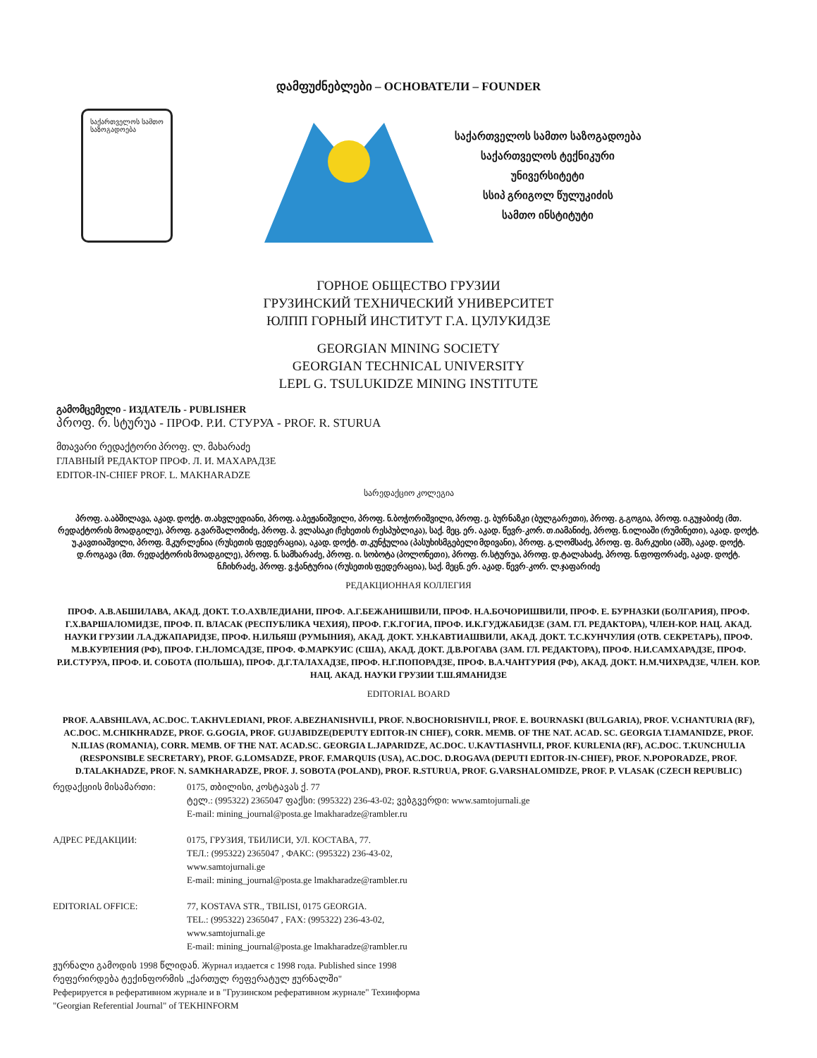დამფუძნებლები – ОСНОВАТЕЛИ – FOUNDER
საქართველოს სამთო საზოგადოება
საქართველოს სამთო საზოგადოება
საქართველოს ტექნიკური
უნივერსიტეტი
სსიპ გრიგოლ წულუკიძის
სამთო ინსტიტუტი
ГОРНОЕ ОБЩЕСТВО ГРУЗИИ
ГРУЗИНСКИЙ ТЕХНИЧЕСКИЙ УНИВЕРСИТЕТ
ЮЛПП ГОРНЫЙ ИНСТИТУТ Г.А. ЦУЛУКИДЗЕ
GEORGIAN MINING SOCIETY
GEORGIAN TECHNICAL UNIVERSITY
LEPL G. TSULUKIDZE MINING INSTITUTE
გამომცემელი - ИЗДАТЕЛЬ - PUBLISHER
პროფ. რ. სტურუა - ПРОФ. Р.И. СТУРУА - PROF. R. STURUA
მთავარი რედაქტორი პროფ. ლ. მახარაძე
ГЛАВНЫЙ РЕДАКТОР ПРОФ. Л. И. МАХАРАДЗЕ
EDITOR-IN-CHIEF PROF. L. MAKHARADZE
სარედაქციო კოლეგია
პროფ. ა.აბშილავა, აკად. დოქტ. თ.ახვლედიანი, პროფ. ა.ბეჟანიშვილი, პროფ. ნ.ბოჭორიშვილი, პროფ. ე. ბურნაზკი (ბულგარეთი), პროფ. გ.გოგია, პროფ. ი.გუჯაბიძე (მთ. რედაქტორის მოადგილე), პროფ. გ.ვარშალომიძე, პროფ. პ. ვლასაკი (ჩეხეთის რესპუბლიკა), საქ. მეც. ერ. აკად. წევრ-კორ. თ.იამანიძე, პროფ. ნ.ილიაში (რუმინეთი), აკად. დოქტ. უ.კავთიაშვილი, პროფ. მ.კურლენია (რუსეთის ფედერაცია), აკად. დოქტ. თ.კუნჭულია (პასუხისმგებელი მდივანი), პროფ. გ.ლომსაძე, პროფ. ფ. მარკუისი (აშშ), აკად. დოქტ. დ.როგავა (მთ. რედაქტორის მოადგილე), პროფ. ნ. სამხარაძე, პროფ. ი. სობოტა (პოლონეთი), პროფ. რ.სტურუა, პროფ. დ.ტალახაძე, პროფ. ნ.ფოფორაძე, აკად. დოქტ. ნ.ჩიხრაძე, პროფ. ვ.ჭანტურია (რუსეთის ფედერაცია), საქ. მეცნ. ერ. აკად. წევრ-კორ. ლ.ჯაფარიძე
РЕДАКЦИОННАЯ КОЛЛЕГИЯ
ПРОФ. А.В.АБШИЛАВА, АКАД. ДОКТ. Т.О.АХВЛЕДИАНИ, ПРОФ. А.Г.БЕЖАНИШВИЛИ, ПРОФ. Н.А.БОЧОРИШВИЛИ, ПРОФ. Е. БУРНАЗКИ (БОЛГАРИЯ), ПРОФ. Г.Х.ВАРШАЛОМИДЗЕ, ПРОФ. П. ВЛАСАК (РЕСПУБЛИКА ЧЕХИЯ), ПРОФ. Г.К.ГОГИА, ПРОФ. И.К.ГУДЖАБИДЗЕ (ЗАМ. ГЛ. РЕДАКТОРА), ЧЛЕН-КОР. НАЦ. АКАД. НАУКИ ГРУЗИИ Л.А.ДЖАПАРИДЗЕ, ПРОФ. Н.ИЛЬЯШ (РУМЫНИЯ), АКАД. ДОКТ. У.Н.КАВТИАШВИЛИ, АКАД. ДОКТ. Т.С.КУНЧУЛИЯ (ОТВ. СЕКРЕТАРЬ), ПРОФ. М.В.КУРЛЕНИЯ (РФ), ПРОФ. Г.Н.ЛОМСАДЗЕ, ПРОФ. Ф.МАРКУИС (США), АКАД. ДОКТ. Д.В.РОГАВА (ЗАМ. ГЛ. РЕДАКТОРА), ПРОФ. Н.И.САМХАРАДЗЕ, ПРОФ. Р.И.СТУРУА, ПРОФ. И. СОБОТА (ПОЛЬША), ПРОФ. Д.Г.ТАЛАХАДЗЕ, ПРОФ. Н.Г.ПОПОРАДЗЕ, ПРОФ. В.А.ЧАНТУРИЯ (РФ), АКАД. ДОКТ. Н.М.ЧИХРАДЗЕ, ЧЛЕН. КОР. НАЦ. АКАД. НАУКИ ГРУЗИИ Т.Ш.ЯМАНИДЗЕ
EDITORIAL BOARD
PROF. A.ABSHILAVA, AC.DOC. T.AKHVLEDIANI, PROF. A.BEZHANISHVILI, PROF. N.BOCHORISHVILI, PROF. E. BOURNASKI (BULGARIA), PROF. V.CHANTURIA (RF), AC.DOC. M.CHIKHRADZE, PROF. G.GOGIA, PROF. GUJABIDZE(DEPUTY EDITOR-IN CHIEF), CORR. MEMB. OF THE NAT. ACAD. SC. GEORGIA T.IAMANIDZE, PROF. N.ILIAS (ROMANIA), CORR. MEMB. OF THE NAT. ACAD.SC. GEORGIA L.JAPARIDZE, AC.DOC. U.KAVTIASHVILI, PROF. KURLENIA (RF), AC.DOC. T.KUNCHULIA (RESPONSIBLE SECRETARY), PROF. G.LOMSADZE, PROF. F.MARQUIS (USA), AC.DOC. D.ROGAVA (DEPUTI EDITOR-IN-CHIEF), PROF. N.POPORADZE, PROF. D.TALAKHADZE, PROF. N. SAMKHARADZE, PROF. J. SOBOTA (POLAND), PROF. R.STURUA, PROF. G.VARSHALOMIDZE, PROF. P. VLASAK (CZECH REPUBLIC)
რედაქციის მისამართი: 0175, თბილისი, კოსტავას ქ. 77
ტელ.: (995322) 2365047 ფაქსი: (995322) 236-43-02; ვებგვერდი: www.samtojurnali.ge
E-mail: mining_journal@posta.ge lmakharadze@rambler.ru
АДРЕС РЕДАКЦИИ: 0175, ГРУЗИЯ, ТБИЛИСИ, УЛ. КОСТАВА, 77.
ТЕЛ.: (995322) 2365047 , ФАКС: (995322) 236-43-02,
www.samtojurnali.ge
E-mail: mining_journal@posta.ge lmakharadze@rambler.ru
EDITORIAL OFFICE: 77, KOSTAVA STR., TBILISI, 0175 GEORGIA.
TEL.: (995322) 2365047 , FAX: (995322) 236-43-02,
www.samtojurnali.ge
E-mail: mining_journal@posta.ge lmakharadze@rambler.ru
ჟურნალი გამოდის 1998 წლიდან. Журнал издается с 1998 года. Published since 1998
რეფერირდება ტექინფორმის „ქართულ რეფერატულ ჟურნალში"
Реферируется в реферативном журнале и в "Грузинском реферативном журнале" Техинформа
"Georgian Referential Journal" of TEKHINFORM